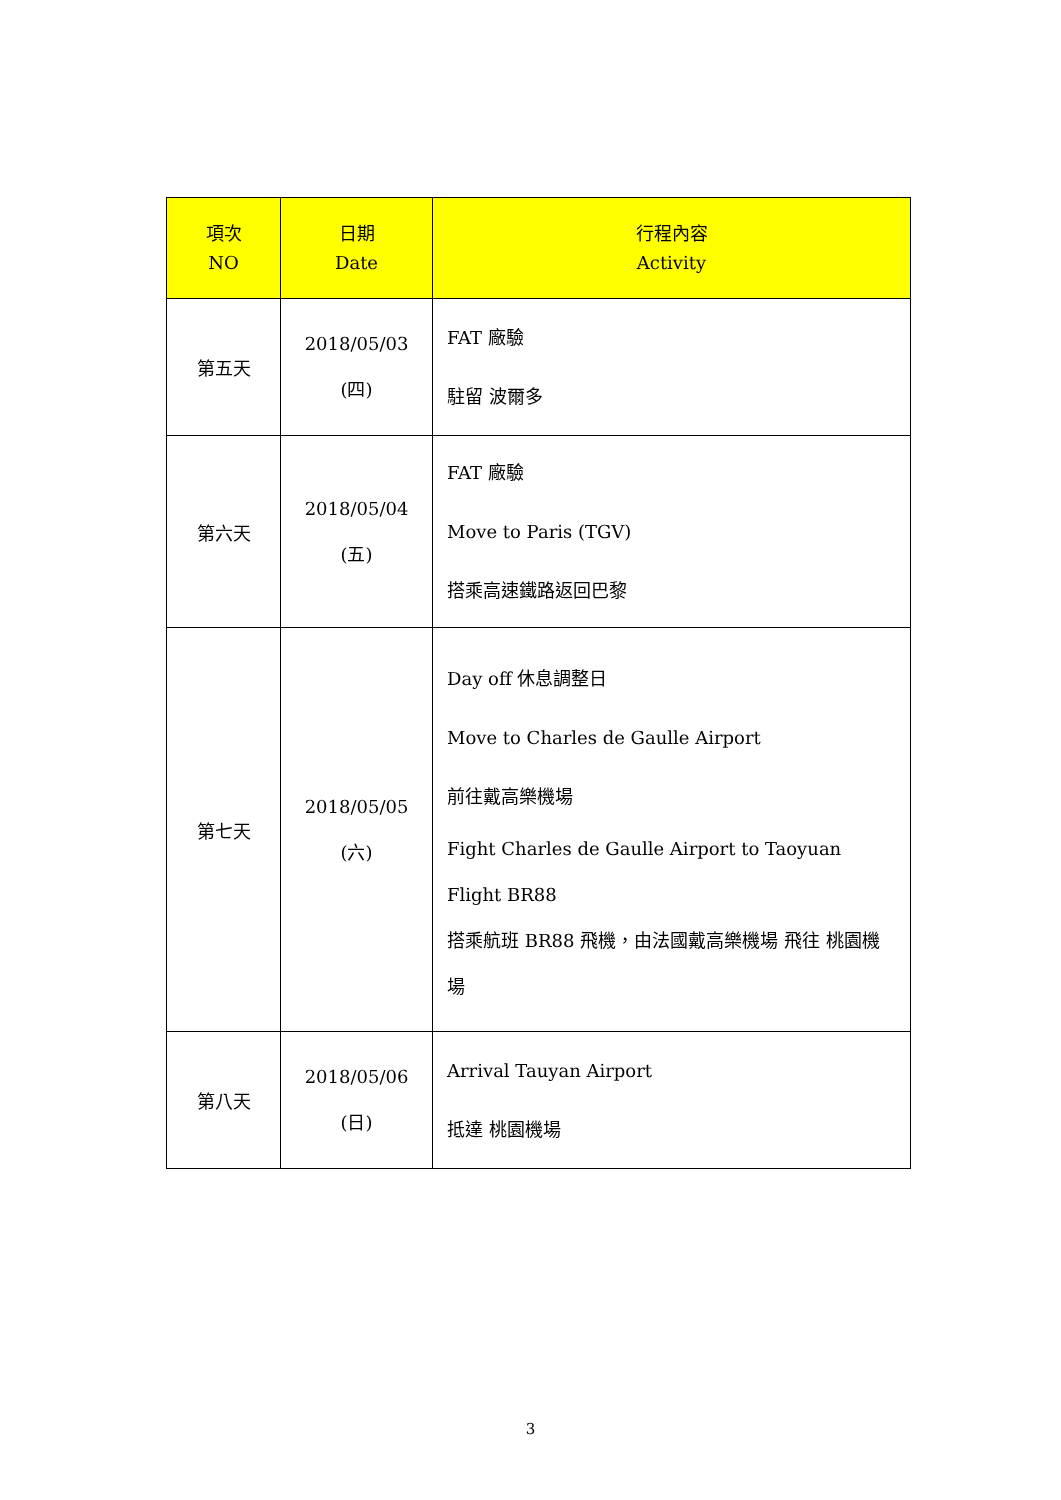| 項次 NO | 日期 Date | 行程內容 Activity |
| --- | --- | --- |
| 第五天 | 2018/05/03 (四) | FAT 廠驗 駐留 波爾多 |
| 第六天 | 2018/05/04 (五) | FAT 廠驗 Move to Paris (TGV) 搭乘高速鐵路返回巴黎 |
| 第七天 | 2018/05/05 (六) | Day off 休息調整日 Move to Charles de Gaulle Airport 前往戴高樂機場 Fight Charles de Gaulle Airport to Taoyuan Flight BR88 搭乘航班 BR88 飛機，由法國戴高樂機場 飛往 桃園機場 |
| 第八天 | 2018/05/06 (日) | Arrival Tauyan Airport 抵達 桃園機場 |
3